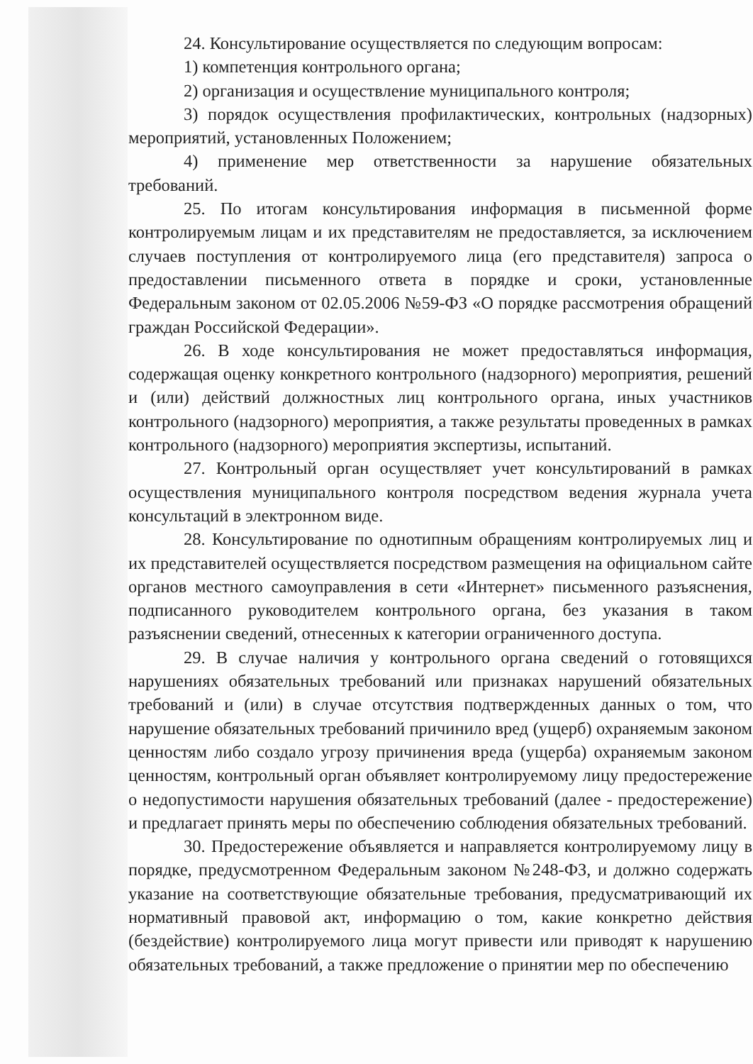24. Консультирование осуществляется по следующим вопросам:
1) компетенция контрольного органа;
2) организация и осуществление муниципального контроля;
3) порядок осуществления профилактических, контрольных (надзорных) мероприятий, установленных Положением;
4) применение мер ответственности за нарушение обязательных требований.
25. По итогам консультирования информация в письменной форме контролируемым лицам и их представителям не предоставляется, за исключением случаев поступления от контролируемого лица (его представителя) запроса о предоставлении письменного ответа в порядке и сроки, установленные Федеральным законом от 02.05.2006 №59-ФЗ «О порядке рассмотрения обращений граждан Российской Федерации».
26. В ходе консультирования не может предоставляться информация, содержащая оценку конкретного контрольного (надзорного) мероприятия, решений и (или) действий должностных лиц контрольного органа, иных участников контрольного (надзорного) мероприятия, а также результаты проведенных в рамках контрольного (надзорного) мероприятия экспертизы, испытаний.
27. Контрольный орган осуществляет учет консультирований в рамках осуществления муниципального контроля посредством ведения журнала учета консультаций в электронном виде.
28. Консультирование по однотипным обращениям контролируемых лиц и их представителей осуществляется посредством размещения на официальном сайте органов местного самоуправления в сети «Интернет» письменного разъяснения, подписанного руководителем контрольного органа, без указания в таком разъяснении сведений, отнесенных к категории ограниченного доступа.
29. В случае наличия у контрольного органа сведений о готовящихся нарушениях обязательных требований или признаках нарушений обязательных требований и (или) в случае отсутствия подтвержденных данных о том, что нарушение обязательных требований причинило вред (ущерб) охраняемым законом ценностям либо создало угрозу причинения вреда (ущерба) охраняемым законом ценностям, контрольный орган объявляет контролируемому лицу предостережение о недопустимости нарушения обязательных требований (далее - предостережение) и предлагает принять меры по обеспечению соблюдения обязательных требований.
30. Предостережение объявляется и направляется контролируемому лицу в порядке, предусмотренном Федеральным законом №248-ФЗ, и должно содержать указание на соответствующие обязательные требования, предусматривающий их нормативный правовой акт, информацию о том, какие конкретно действия (бездействие) контролируемого лица могут привести или приводят к нарушению обязательных требований, а также предложение о принятии мер по обеспечению